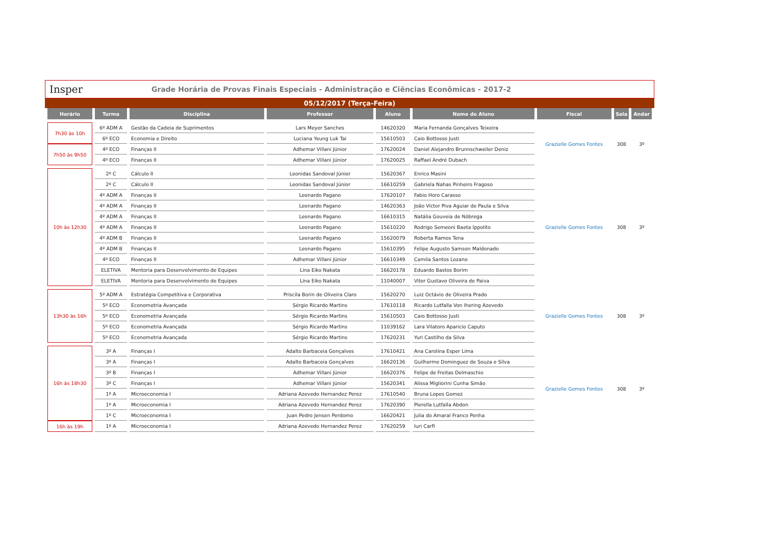Insper
Grade Horária de Provas Finais Especiais - Administração e Ciências Econômicas - 2017-2
05/12/2017 (Terça-Feira)
| Horário | Turma | Disciplina | Professor | Aluno | Nome do Aluno | Fiscal | Sala | Andar |
| --- | --- | --- | --- | --- | --- | --- | --- | --- |
| 7h30 às 10h | 6º ADM A | Gestão da Cadeia de Suprimentos | Lars Meyer Sanches | 14620320 | Maria Fernanda Gonçalves Teixeira | Grazielle Gomes Fontes | 308 | 3º |
| | 6º ECO | Economia e Direito | Luciana Yeung Luk Tai | 15610503 | Caio Bottosso Justi | | | |
| 7h50 às 9h50 | 4º ECO | Finanças II | Adhemar Villani Júnior | 17620024 | Daniel Alejandro Brunnschweiler Deniz | | | |
| | 4º ECO | Finanças II | Adhemar Villani Júnior | 17620025 | Raffael André Dubach | | | |
| 10h às 12h30 | 2º C | Cálculo II | Leonidas Sandoval Júnior | 15620367 | Enrico Masini | Grazielle Gomes Fontes | 308 | 3º |
| | 2º C | Cálculo II | Leonidas Sandoval Júnior | 16610259 | Gabriela Nahas Pinheiro Fragoso | | | |
| | 4º ADM A | Finanças II | Leonardo Pagano | 17620107 | Fabio Horo Carasso | | | |
| | 4º ADM A | Finanças II | Leonardo Pagano | 14620363 | João Victor Piva Aguiar de Paula e Silva | | | |
| | 4º ADM A | Finanças II | Leonardo Pagano | 16610315 | Natália Gouveia de Nóbrega | | | |
| | 4º ADM A | Finanças II | Leonardo Pagano | 15610220 | Rodrigo Semeoni Baeta Ippolito | | | |
| | 4º ADM B | Finanças II | Leonardo Pagano | 15620079 | Roberta Ramos Tena | | | |
| | 4º ADM B | Finanças II | Leonardo Pagano | 15610395 | Felipe Augusto Samson Maldonado | | | |
| | 4º ECO | Finanças II | Adhemar Villani Júnior | 16610349 | Camila Santos Lozano | | | |
| | ELETIVA | Mentoria para Desenvolvimento de Equipes | Lina Eiko Nakata | 16620178 | Eduardo Bastos Borim | | | |
| | ELETIVA | Mentoria para Desenvolvimento de Equipes | Lina Eiko Nakata | 11040007 | Vitor Gustavo Oliveira de Paiva | | | |
| 13h30 às 16h | 5º ADM A | Estratégia Competitiva e Corporativa | Priscila Borin de Oliveira Claro | 15620270 | Luiz Octávio de Oliveira Prado | Grazielle Gomes Fontes | 308 | 3º |
| | 5º ECO | Econometria Avançada | Sérgio Ricardo Martins | 17610118 | Ricardo Lutfalla Von Ihering Azevedo | | | |
| | 5º ECO | Econometria Avançada | Sérgio Ricardo Martins | 15610503 | Caio Bottosso Justi | | | |
| | 5º ECO | Econometria Avançada | Sérgio Ricardo Martins | 11039162 | Lara Vilatoro Aparicio Caputo | | | |
| | 5º ECO | Econometria Avançada | Sérgio Ricardo Martins | 17620231 | Yuri Castilho da Silva | | | |
| 16h às 18h30 | 3º A | Finanças I | Adalto Barbaceia Gonçalves | 17610421 | Ana Carolina Esper Lima | Grazielle Gomes Fontes | 308 | 3º |
| | 3º A | Finanças I | Adalto Barbaceia Gonçalves | 16620136 | Guilherme Dominguez de Souza e Silva | | | |
| | 3º B | Finanças I | Adhemar Villani Júnior | 16620376 | Felipe de Freitas Delmaschio | | | |
| | 3º C | Finanças I | Adhemar Villani Júnior | 15620341 | Alissa Migliorini Cunha Simão | | | |
| | 1º A | Microeconomia I | Adriana Azevedo Hernandez Perez | 17610540 | Bruna Lopes Gomez | | | |
| | 1º A | Microeconomia I | Adriana Azevedo Hernandez Perez | 17620390 | Pierella Lutfalla Abdon | | | |
| | 1º C | Microeconomia I | Juan Pedro Jensen Perdomo | 16620421 | Julia do Amaral Franco Penha | | | |
| 16h às 19h | 1º A | Microeconomia I | Adriana Azevedo Hernandez Perez | 17620259 | Iuri Carfi | | | |